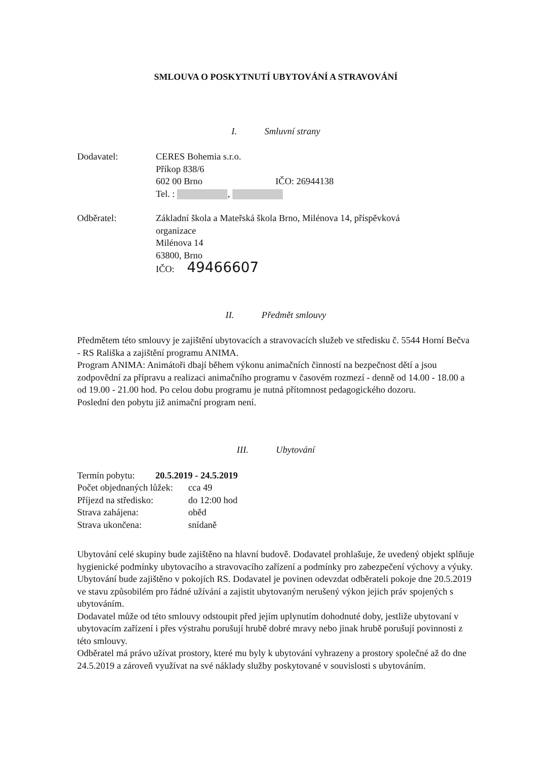SMLOUVA O POSKYTNUTÍ UBYTOVÁNÍ A STRAVOVÁNÍ
I. Smluvní strany
Dodavatel: CERES Bohemia s.r.o.
Příkop 838/6
602 00 Brno IČO: 26944138
Tel. : ,
Odběratel: Základní škola a Mateřská škola Brno, Milénova 14, příspěvková
organizace
Milénova 14
63800, Brno
IČO: 49466607
II. Předmět smlouvy
Předmětem této smlouvy je zajištění ubytovacích a stravovacích služeb ve středisku č. 5544 Horní Bečva - RS Rališka a zajištění programu ANIMA.
Program ANIMA: Animátoři dbají během výkonu animačních činností na bezpečnost dětí a jsou zodpovědní za přípravu a realizaci animačního programu v časovém rozmezí - denně od 14.00 - 18.00 a od 19.00 - 21.00 hod. Po celou dobu programu je nutná přítomnost pedagogického dozoru.
Poslední den pobytu již animační program není.
III. Ubytování
| Termín pobytu: | 20.5.2019 - 24.5.2019 | |
| Počet objednaných lůžek: | | cca 49 |
| Příjezd na středisko: | | do 12:00 hod |
| Strava zahájena: | | oběd |
| Strava ukončena: | | snídaně |
Ubytování celé skupiny bude zajištěno na hlavní budově. Dodavatel prohlašuje, že uvedený objekt splňuje hygienické podmínky ubytovacího a stravovacího zařízení a podmínky pro zabezpečení výchovy a výuky.
Ubytování bude zajištěno v pokojích RS. Dodavatel je povinen odevzdat odběrateli pokoje dne 20.5.2019 ve stavu způsobilém pro řádné užívání a zajistit ubytovaným nerušený výkon jejich práv spojených s ubytováním.
Dodavatel může od této smlouvy odstoupit před jejím uplynutím dohodnuté doby, jestliže ubytovaní v ubytovacím zařízení i přes výstrahu porušují hrubě dobré mravy nebo jinak hrubě porušují povinnosti z této smlouvy.
Odběratel má právo užívat prostory, které mu byly k ubytování vyhrazeny a prostory společné až do dne 24.5.2019 a zároveň využívat na své náklady služby poskytované v souvislosti s ubytováním.